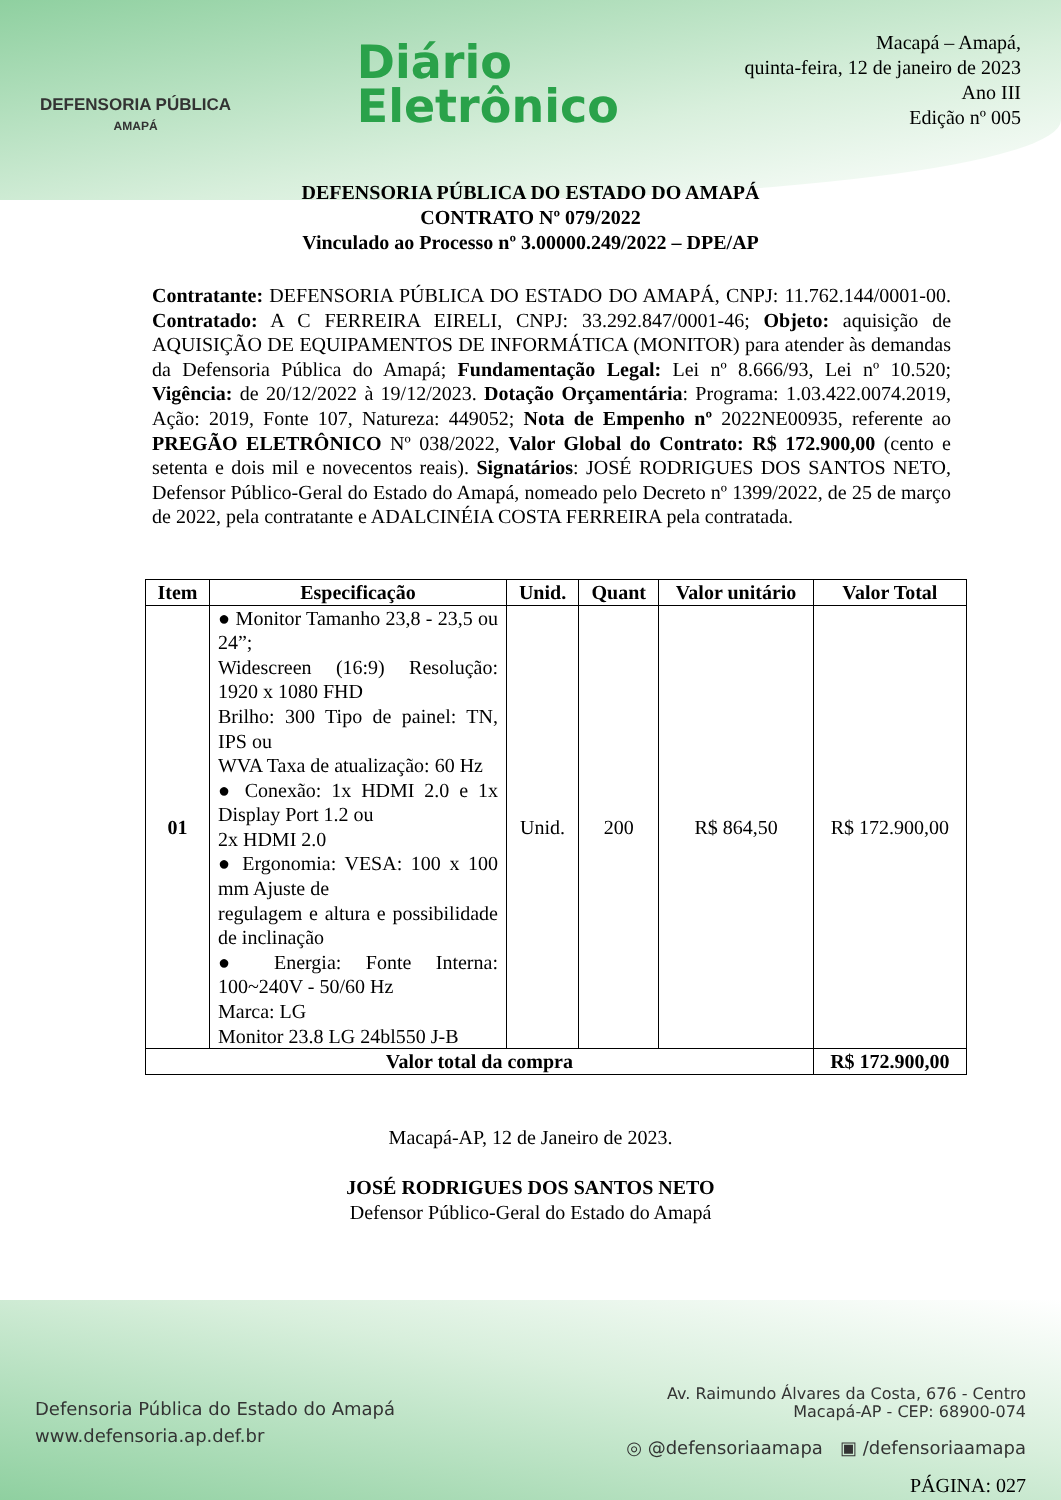DEFENSORIA PÚBLICA
AMAPÁ
Diário
Eletrônico
Macapá – Amapá,
quinta-feira, 12 de janeiro de 2023
Ano III
Edição nº 005
DEFENSORIA PÚBLICA DO ESTADO DO AMAPÁ
CONTRATO Nº 079/2022
Vinculado ao Processo nº 3.00000.249/2022 – DPE/AP
Contratante: DEFENSORIA PÚBLICA DO ESTADO DO AMAPÁ, CNPJ: 11.762.144/0001-00. Contratado: A C FERREIRA EIRELI, CNPJ: 33.292.847/0001-46; Objeto: aquisição de AQUISIÇÃO DE EQUIPAMENTOS DE INFORMÁTICA (MONITOR) para atender às demandas da Defensoria Pública do Amapá; Fundamentação Legal: Lei nº 8.666/93, Lei nº 10.520; Vigência: de 20/12/2022 à 19/12/2023. Dotação Orçamentária: Programa: 1.03.422.0074.2019, Ação: 2019, Fonte 107, Natureza: 449052; Nota de Empenho nº 2022NE00935, referente ao PREGÃO ELETRÔNICO Nº 038/2022, Valor Global do Contrato: R$ 172.900,00 (cento e setenta e dois mil e novecentos reais). Signatários: JOSÉ RODRIGUES DOS SANTOS NETO, Defensor Público-Geral do Estado do Amapá, nomeado pelo Decreto nº 1399/2022, de 25 de março de 2022, pela contratante e ADALCINÉIA COSTA FERREIRA pela contratada.
| Item | Especificação | Unid. | Quant | Valor unitário | Valor Total |
| --- | --- | --- | --- | --- | --- |
| 01 | ● Monitor Tamanho 23,8 - 23,5 ou 24”; Widescreen (16:9) Resolução: 1920 x 1080 FHD Brilho: 300 Tipo de painel: TN, IPS ou WVA Taxa de atualização: 60 Hz ● Conexão: 1x HDMI 2.0 e 1x Display Port 1.2 ou 2x HDMI 2.0 ● Ergonomia: VESA: 100 x 100 mm Ajuste de regulagem e altura e possibilidade de inclinação ● Energia: Fonte Interna: 100~240V - 50/60 Hz Marca: LG Monitor 23.8 LG 24bl550 J-B | Unid. | 200 | R$ 864,50 | R$ 172.900,00 |
| Valor total da compra | | | | | R$ 172.900,00 |
Macapá-AP, 12 de Janeiro de 2023.
JOSÉ RODRIGUES DOS SANTOS NETO
Defensor Público-Geral do Estado do Amapá
Defensoria Pública do Estado do Amapá
www.defensoria.ap.def.br
Av. Raimundo Álvares da Costa, 676 - Centro
Macapá-AP - CEP: 68900-074
◎ @defensoriaamapa ▣ /defensoriaamapa
PÁGINA: 027